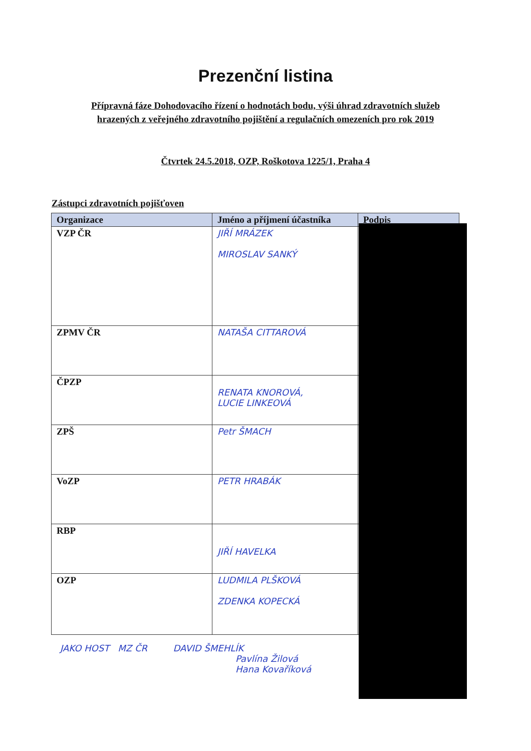Prezenční listina
Přípravná fáze Dohodovacího řízení o hodnotách bodu, výši úhrad zdravotních služeb
hrazených z veřejného zdravotního pojištění a regulačních omezeních pro rok 2019
Čtvrtek 24.5.2018, OZP, Roškotova 1225/1, Praha 4
Zástupci zdravotních pojišťoven
| Organizace | Jméno a příjmení účastníka | Podpis |
| --- | --- | --- |
| VZP ČR | JIŘÍ MRÁZEK MIROSLAV SANKÝ | |
| ZPMV ČR | NATAŠA CITTAROVÁ | |
| ČPZP | RENATA KNOROVÁ, LUCIE LINKEOVÁ | |
| ZPŠ | Petr ŠMACH | |
| VoZP | PETR HRABÁK | |
| RBP | JIŘÍ HAVELKA | |
| OZP | LUDMILA PLŠKOVÁ ZDENKA KOPECKÁ | |
JAKO HOST MZ ČR DAVID ŠMEHLÍK
Pavlína Žilová
Hana Kovaříková